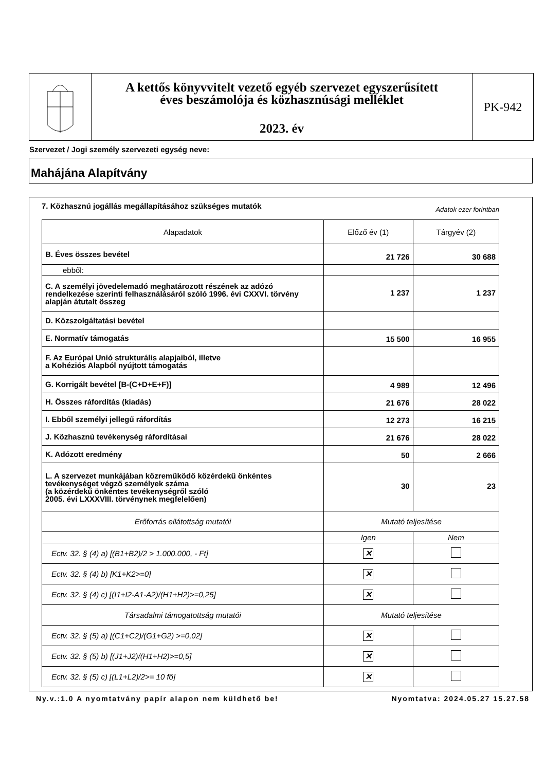A kettős könyvvitelt vezető egyéb szervezet egyszerűsített
éves beszámolója és közhasznúsági melléklet
2023. év
PK-942
Szervezet / Jogi személy szervezeti egység neve:
Mahájána Alapítvány
7. Közhasznú jogállás megállapításához szükséges mutatók Adatok ezer forintban
| Alapadatok | Előző év (1) | Tárgyév (2) |
| --- | --- | --- |
| B. Éves összes bevétel | 21 726 | 30 688 |
| ebből: | | |
| C. A személyi jövedelemadó meghatározott részének az adózó rendelkezése szerinti felhasználásáról szóló 1996. évi CXXVI. törvény alapján átutalt összeg | 1 237 | 1 237 |
| D. Közszolgáltatási bevétel | | |
| E. Normatív támogatás | 15 500 | 16 955 |
| F. Az Európai Unió strukturális alapjaiból, illetve a Kohéziós Alapból nyújtott támogatás | | |
| G. Korrigált bevétel [B-(C+D+E+F)] | 4 989 | 12 496 |
| H. Összes ráfordítás (kiadás) | 21 676 | 28 022 |
| I. Ebből személyi jellegű ráfordítás | 12 273 | 16 215 |
| J. Közhasznú tevékenység ráfordításai | 21 676 | 28 022 |
| K. Adózott eredmény | 50 | 2 666 |
| L. A szervezet munkájában közreműködő közérdekű önkéntes tevékenységet végző személyek száma (a közérdekű önkéntes tevékenységről szóló 2005. évi LXXXVIII. törvénynek megfelelően) | 30 | 23 |
| Erőforrás ellátottság mutatói | Mutató teljesítése | |
| | Igen | Nem |
| Ectv. 32. § (4) a) [(B1+B2)/2 > 1.000.000, - Ft] | ✕ | |
| Ectv. 32. § (4) b) [K1+K2>=0] | ✕ | |
| Ectv. 32. § (4) c) [(I1+I2-A1-A2)/(H1+H2)>=0,25] | ✕ | |
| Társadalmi támogatottság mutatói | Mutató teljesítése | |
| Ectv. 32. § (5) a) [(C1+C2)/(G1+G2) >=0,02] | ✕ | |
| Ectv. 32. § (5) b) [(J1+J2)/(H1+H2)>=0,5] | ✕ | |
| Ectv. 32. § (5) c) [(L1+L2)/2>= 10 fő] | ✕ | |
Ny.v.:1.0 A nyomtatvány papír alapon nem küldhető be! Nyomtatva: 2024.05.27 15.27.58